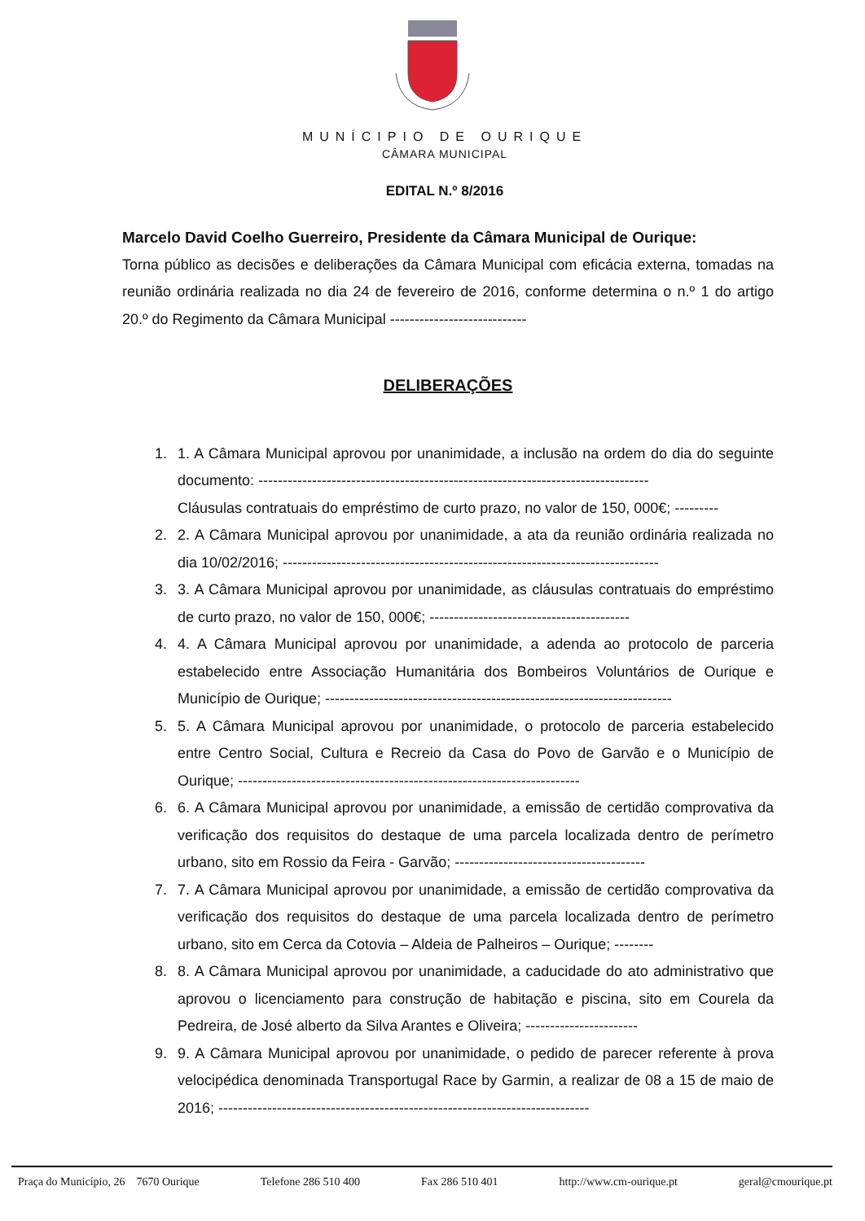MUNÍCIPIO DE OURIQUE
CÂMARA MUNICIPAL
EDITAL N.º 8/2016
Marcelo David Coelho Guerreiro, Presidente da Câmara Municipal de Ourique:
Torna público as decisões e deliberações da Câmara Municipal com eficácia externa, tomadas na reunião ordinária realizada no dia 24 de fevereiro de 2016, conforme determina o n.º 1 do artigo 20.º do Regimento da Câmara Municipal ----------------------------
DELIBERAÇÕES
1. 1. A Câmara Municipal aprovou por unanimidade, a inclusão na ordem do dia do seguinte documento: --------------------------------------------------------------------------------
Cláusulas contratuais do empréstimo de curto prazo, no valor de 150, 000€; ---------
2. 2. A Câmara Municipal aprovou por unanimidade, a ata da reunião ordinária realizada no dia 10/02/2016; -----------------------------------------------------------------------------
3. 3. A Câmara Municipal aprovou por unanimidade, as cláusulas contratuais do empréstimo de curto prazo, no valor de 150, 000€; -----------------------------------------
4. 4. A Câmara Municipal aprovou por unanimidade, a adenda ao protocolo de parceria estabelecido entre Associação Humanitária dos Bombeiros Voluntários de Ourique e Município de Ourique; -----------------------------------------------------------------------
5. 5. A Câmara Municipal aprovou por unanimidade, o protocolo de parceria estabelecido entre Centro Social, Cultura e Recreio da Casa do Povo de Garvão e o Município de Ourique; ----------------------------------------------------------------------
6. 6. A Câmara Municipal aprovou por unanimidade, a emissão de certidão comprovativa da verificação dos requisitos do destaque de uma parcela localizada dentro de perímetro urbano, sito em Rossio da Feira - Garvão; ---------------------------------------
7. 7. A Câmara Municipal aprovou por unanimidade, a emissão de certidão comprovativa da verificação dos requisitos do destaque de uma parcela localizada dentro de perímetro urbano, sito em Cerca da Cotovia – Aldeia de Palheiros – Ourique; --------
8. 8. A Câmara Municipal aprovou por unanimidade, a caducidade do ato administrativo que aprovou o licenciamento para construção de habitação e piscina, sito em Courela da Pedreira, de José alberto da Silva Arantes e Oliveira; -----------------------
9. 9. A Câmara Municipal aprovou por unanimidade, o pedido de parecer referente à prova velocipédica denominada Transportugal Race by Garmin, a realizar de 08 a 15 de maio de 2016; ----------------------------------------------------------------------------
Praça do Município, 26 7670 Ourique Telefone 286 510 400 Fax 286 510 401 http://www.cm-ourique.pt geral@cmourique.pt